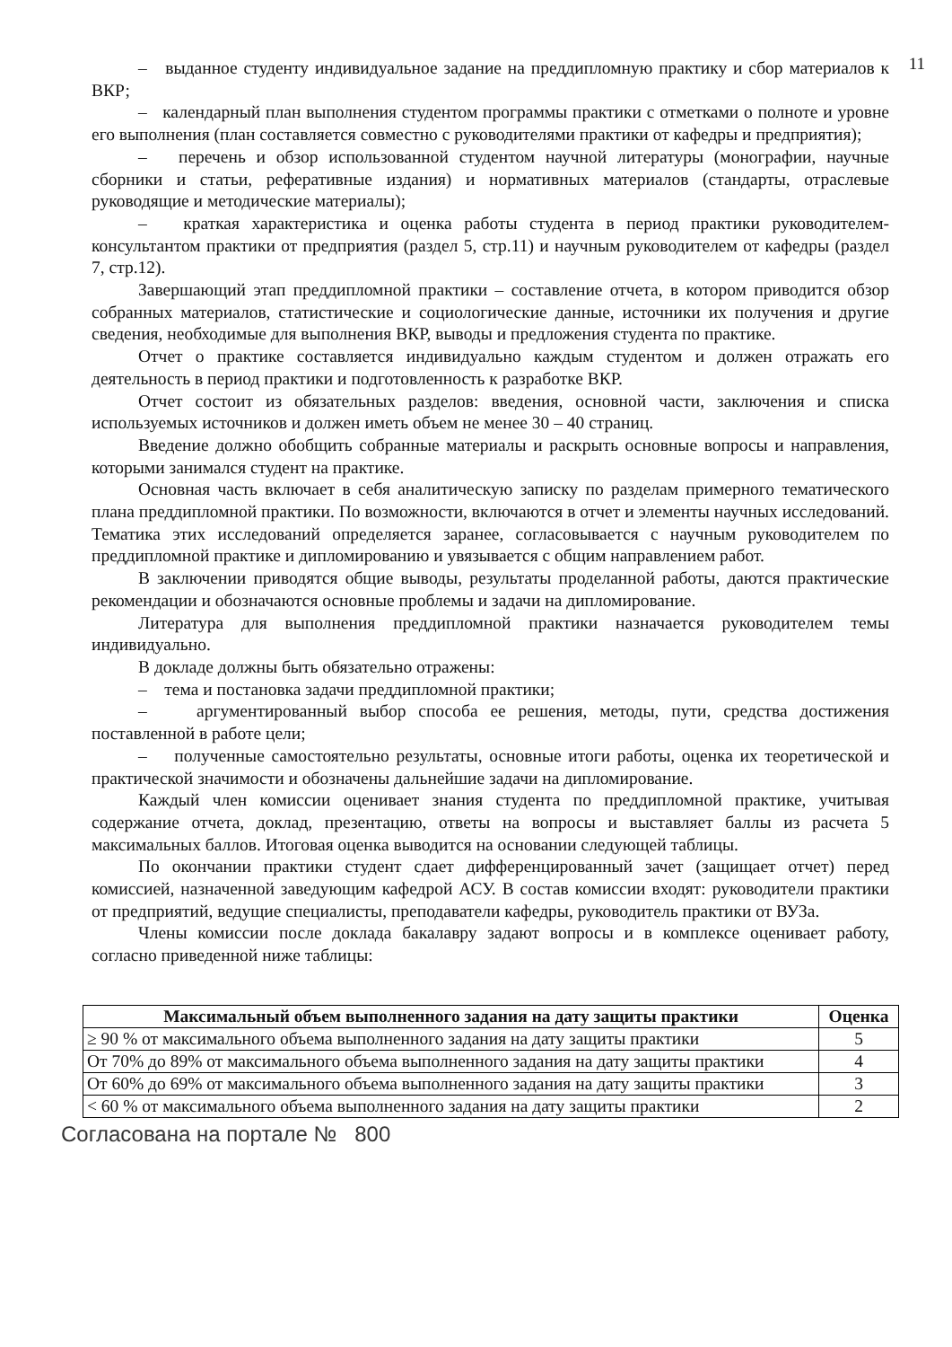11
– выданное студенту индивидуальное задание на преддипломную практику и сбор материалов к ВКР;
– календарный план выполнения студентом программы практики с отметками о полноте и уровне его выполнения (план составляется совместно с руководителями практики от кафедры и предприятия);
– перечень и обзор использованной студентом научной литературы (монографии, научные сборники и статьи, реферативные издания) и нормативных материалов (стандарты, отраслевые руководящие и методические материалы);
– краткая характеристика и оценка работы студента в период практики руководителем-консультантом практики от предприятия (раздел 5, стр.11) и научным руководителем от кафедры (раздел 7, стр.12).
Завершающий этап преддипломной практики – составление отчета, в котором приводится обзор собранных материалов, статистические и социологические данные, источники их получения и другие сведения, необходимые для выполнения ВКР, выводы и предложения студента по практике.
Отчет о практике составляется индивидуально каждым студентом и должен отражать его деятельность в период практики и подготовленность к разработке ВКР.
Отчет состоит из обязательных разделов: введения, основной части, заключения и списка используемых источников и должен иметь объем не менее 30 – 40 страниц.
Введение должно обобщить собранные материалы и раскрыть основные вопросы и направления, которыми занимался студент на практике.
Основная часть включает в себя аналитическую записку по разделам примерного тематического плана преддипломной практики. По возможности, включаются в отчет и элементы научных исследований. Тематика этих исследований определяется заранее, согласовывается с научным руководителем по преддипломной практике и дипломированию и увязывается с общим направлением работ.
В заключении приводятся общие выводы, результаты проделанной работы, даются практические рекомендации и обозначаются основные проблемы и задачи на дипломирование.
Литература для выполнения преддипломной практики назначается руководителем темы индивидуально.
В докладе должны быть обязательно отражены:
– тема и постановка задачи преддипломной практики;
– аргументированный выбор способа ее решения, методы, пути, средства достижения поставленной в работе цели;
– полученные самостоятельно результаты, основные итоги работы, оценка их теоретической и практической значимости и обозначены дальнейшие задачи на дипломирование.
Каждый член комиссии оценивает знания студента по преддипломной практике, учитывая содержание отчета, доклад, презентацию, ответы на вопросы и выставляет баллы из расчета 5 максимальных баллов. Итоговая оценка выводится на основании следующей таблицы.
По окончании практики студент сдает дифференцированный зачет (защищает отчет) перед комиссией, назначенной заведующим кафедрой АСУ. В состав комиссии входят: руководители практики от предприятий, ведущие специалисты, преподаватели кафедры, руководитель практики от ВУЗа.
Члены комиссии после доклада бакалавру задают вопросы и в комплексе оценивает работу, согласно приведенной ниже таблицы:
| Максимальный объем выполненного задания на дату защиты практики | Оценка |
| --- | --- |
| ≥ 90 % от максимального объема выполненного задания на дату защиты практики | 5 |
| От 70% до 89% от максимального объема выполненного задания на дату защиты практики | 4 |
| От 60% до 69% от максимального объема выполненного задания на дату защиты практики | 3 |
| < 60 % от максимального объема выполненного задания на дату защиты практики | 2 |
Согласована на портале № 800